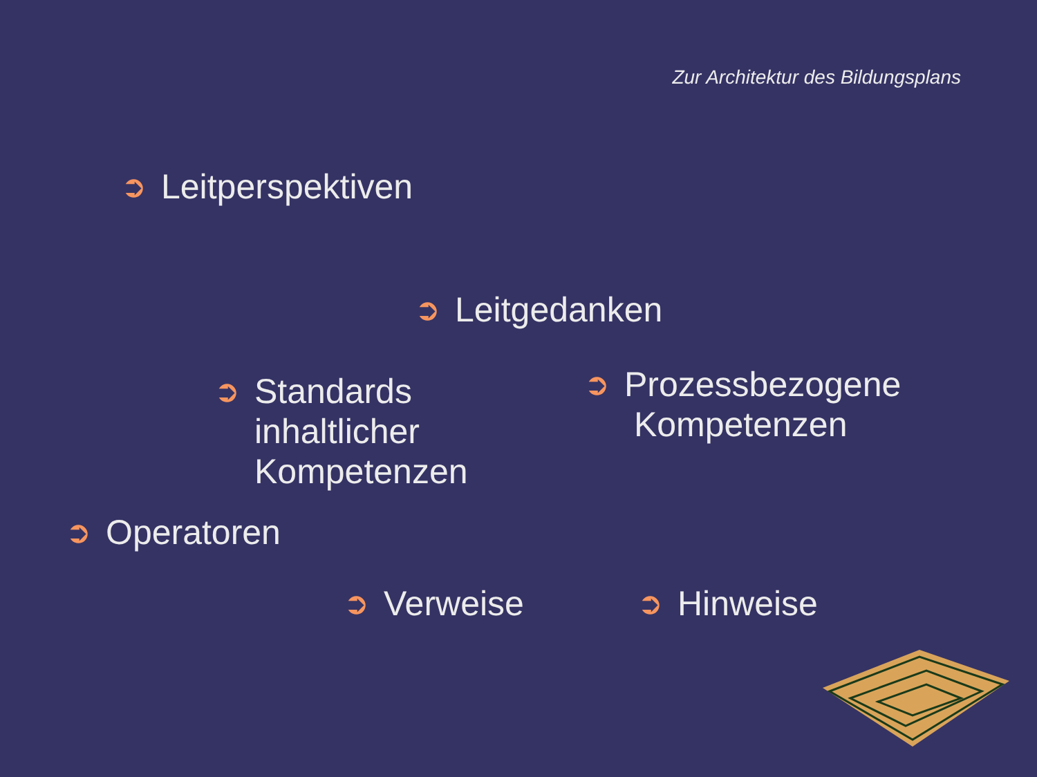Zur Architektur des Bildungsplans
➲ Leitperspektiven
➲ Leitgedanken
➲ Standards
inhaltlicher
Kompetenzen
➲ Prozessbezogene
Kompetenzen
➲ Operatoren
➲ Verweise ➲ Hinweise